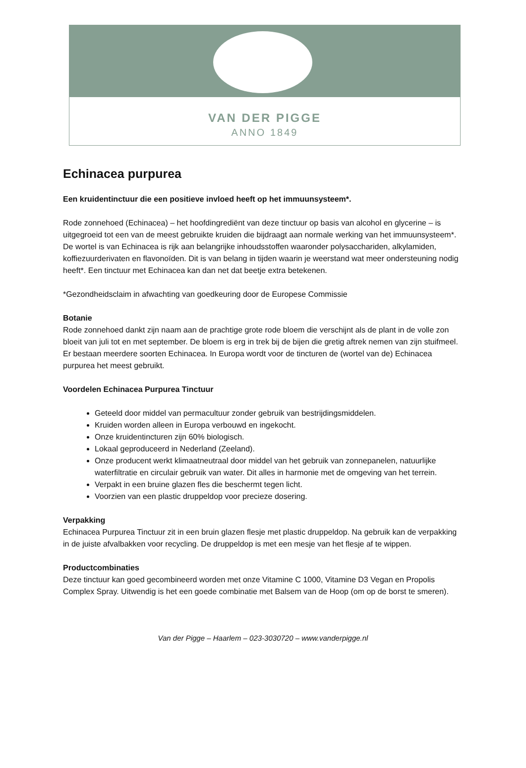VAN DER PIGGE
ANNO 1849
Echinacea purpurea
Een kruidentinctuur die een positieve invloed heeft op het immuunsysteem*.
Rode zonnehoed (Echinacea) – het hoofdingrediënt van deze tinctuur op basis van alcohol en glycerine – is uitgegroeid tot een van de meest gebruikte kruiden die bijdraagt aan normale werking van het immuunsysteem*. De wortel is van Echinacea is rijk aan belangrijke inhoudsstoffen waaronder polysacchariden, alkylamiden, koffiezuurderivaten en flavonoïden. Dit is van belang in tijden waarin je weerstand wat meer ondersteuning nodig heeft*. Een tinctuur met Echinacea kan dan net dat beetje extra betekenen.
*Gezondheidsclaim in afwachting van goedkeuring door de Europese Commissie
Botanie
Rode zonnehoed dankt zijn naam aan de prachtige grote rode bloem die verschijnt als de plant in de volle zon bloeit van juli tot en met september. De bloem is erg in trek bij de bijen die gretig aftrek nemen van zijn stuifmeel. Er bestaan meerdere soorten Echinacea. In Europa wordt voor de tincturen de (wortel van de) Echinacea purpurea het meest gebruikt.
Voordelen Echinacea Purpurea Tinctuur
Geteeld door middel van permacultuur zonder gebruik van bestrijdingsmiddelen.
Kruiden worden alleen in Europa verbouwd en ingekocht.
Onze kruidentincturen zijn 60% biologisch.
Lokaal geproduceerd in Nederland (Zeeland).
Onze producent werkt klimaatneutraal door middel van het gebruik van zonnepanelen, natuurlijke waterfiltratie en circulair gebruik van water. Dit alles in harmonie met de omgeving van het terrein.
Verpakt in een bruine glazen fles die beschermt tegen licht.
Voorzien van een plastic druppeldop voor precieze dosering.
Verpakking
Echinacea Purpurea Tinctuur zit in een bruin glazen flesje met plastic druppeldop. Na gebruik kan de verpakking in de juiste afvalbakken voor recycling. De druppeldop is met een mesje van het flesje af te wippen.
Productcombinaties
Deze tinctuur kan goed gecombineerd worden met onze Vitamine C 1000, Vitamine D3 Vegan en Propolis Complex Spray. Uitwendig is het een goede combinatie met Balsem van de Hoop (om op de borst te smeren).
Van der Pigge – Haarlem – 023-3030720 – www.vanderpigge.nl